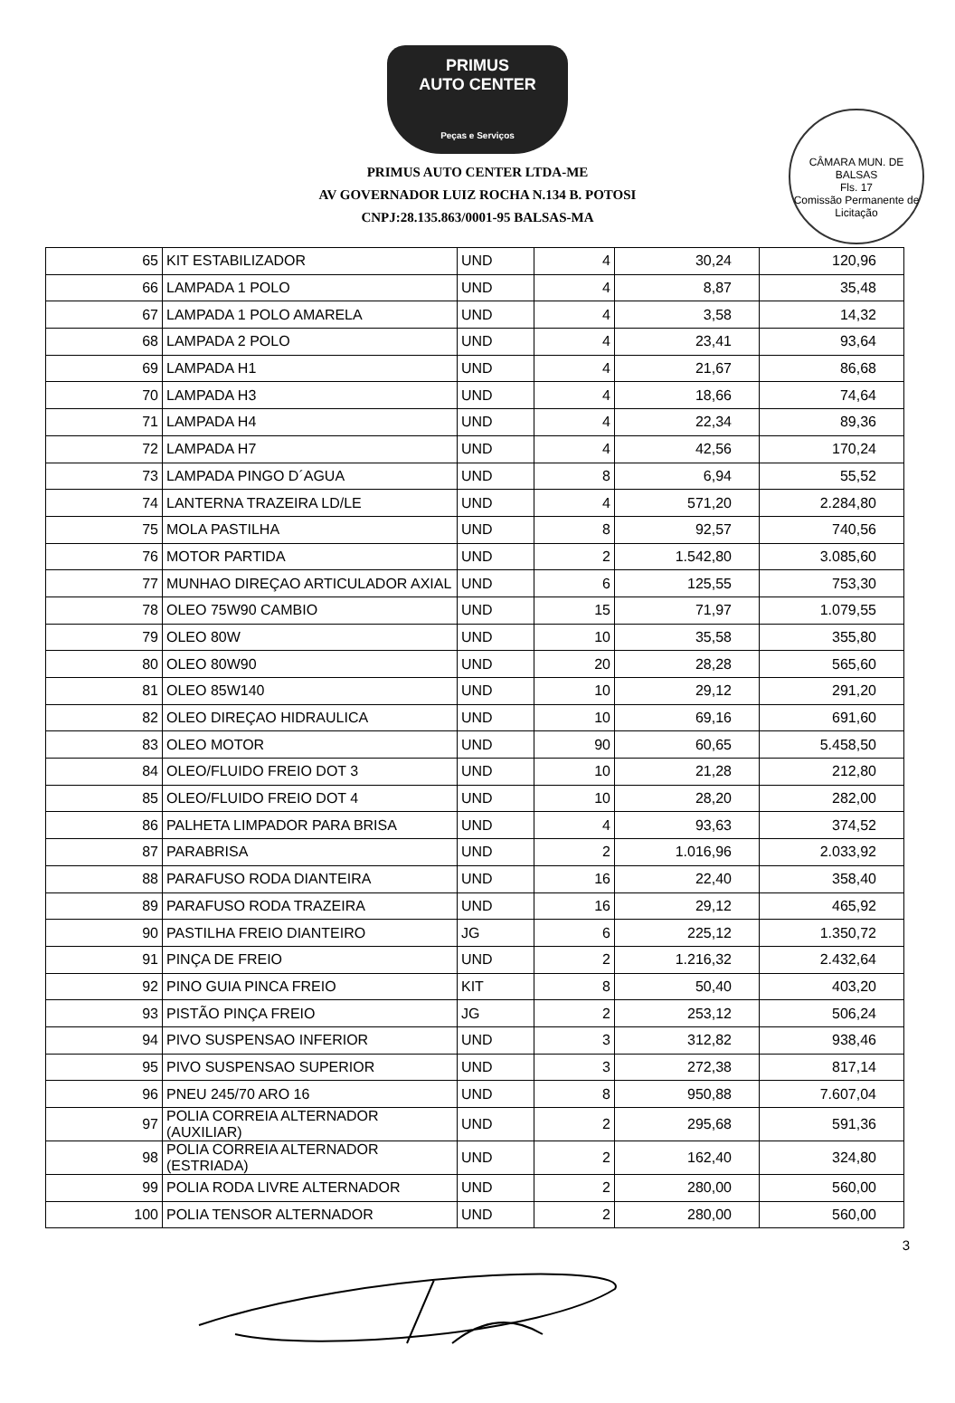CÂMARA MUN. DE BALSAS
Fls. 17
Comissão Permanente de Licitação
PRIMUS
AUTO CENTER
Peças e Serviços
PRIMUS AUTO CENTER LTDA-ME
AV GOVERNADOR LUIZ ROCHA N.134 B. POTOSI
CNPJ:28.135.863/0001-95 BALSAS-MA
| 65 | KIT ESTABILIZADOR | UND | 4 | 30,24 | 120,96 |
| 66 | LAMPADA 1 POLO | UND | 4 | 8,87 | 35,48 |
| 67 | LAMPADA 1 POLO AMARELA | UND | 4 | 3,58 | 14,32 |
| 68 | LAMPADA 2 POLO | UND | 4 | 23,41 | 93,64 |
| 69 | LAMPADA H1 | UND | 4 | 21,67 | 86,68 |
| 70 | LAMPADA H3 | UND | 4 | 18,66 | 74,64 |
| 71 | LAMPADA H4 | UND | 4 | 22,34 | 89,36 |
| 72 | LAMPADA H7 | UND | 4 | 42,56 | 170,24 |
| 73 | LAMPADA PINGO D´AGUA | UND | 8 | 6,94 | 55,52 |
| 74 | LANTERNA TRAZEIRA LD/LE | UND | 4 | 571,20 | 2.284,80 |
| 75 | MOLA PASTILHA | UND | 8 | 92,57 | 740,56 |
| 76 | MOTOR PARTIDA | UND | 2 | 1.542,80 | 3.085,60 |
| 77 | MUNHAO DIREÇAO ARTICULADOR AXIAL | UND | 6 | 125,55 | 753,30 |
| 78 | OLEO 75W90 CAMBIO | UND | 15 | 71,97 | 1.079,55 |
| 79 | OLEO 80W | UND | 10 | 35,58 | 355,80 |
| 80 | OLEO 80W90 | UND | 20 | 28,28 | 565,60 |
| 81 | OLEO 85W140 | UND | 10 | 29,12 | 291,20 |
| 82 | OLEO DIREÇAO HIDRAULICA | UND | 10 | 69,16 | 691,60 |
| 83 | OLEO MOTOR | UND | 90 | 60,65 | 5.458,50 |
| 84 | OLEO/FLUIDO FREIO DOT 3 | UND | 10 | 21,28 | 212,80 |
| 85 | OLEO/FLUIDO FREIO DOT 4 | UND | 10 | 28,20 | 282,00 |
| 86 | PALHETA LIMPADOR PARA BRISA | UND | 4 | 93,63 | 374,52 |
| 87 | PARABRISA | UND | 2 | 1.016,96 | 2.033,92 |
| 88 | PARAFUSO RODA DIANTEIRA | UND | 16 | 22,40 | 358,40 |
| 89 | PARAFUSO RODA TRAZEIRA | UND | 16 | 29,12 | 465,92 |
| 90 | PASTILHA FREIO DIANTEIRO | JG | 6 | 225,12 | 1.350,72 |
| 91 | PINÇA DE FREIO | UND | 2 | 1.216,32 | 2.432,64 |
| 92 | PINO GUIA PINCA FREIO | KIT | 8 | 50,40 | 403,20 |
| 93 | PISTÃO PINÇA FREIO | JG | 2 | 253,12 | 506,24 |
| 94 | PIVO SUSPENSAO INFERIOR | UND | 3 | 312,82 | 938,46 |
| 95 | PIVO SUSPENSAO SUPERIOR | UND | 3 | 272,38 | 817,14 |
| 96 | PNEU 245/70 ARO 16 | UND | 8 | 950,88 | 7.607,04 |
| 97 | POLIA CORREIA ALTERNADOR (AUXILIAR) | UND | 2 | 295,68 | 591,36 |
| 98 | POLIA CORREIA ALTERNADOR (ESTRIADA) | UND | 2 | 162,40 | 324,80 |
| 99 | POLIA RODA LIVRE ALTERNADOR | UND | 2 | 280,00 | 560,00 |
| 100 | POLIA TENSOR ALTERNADOR | UND | 2 | 280,00 | 560,00 |
3